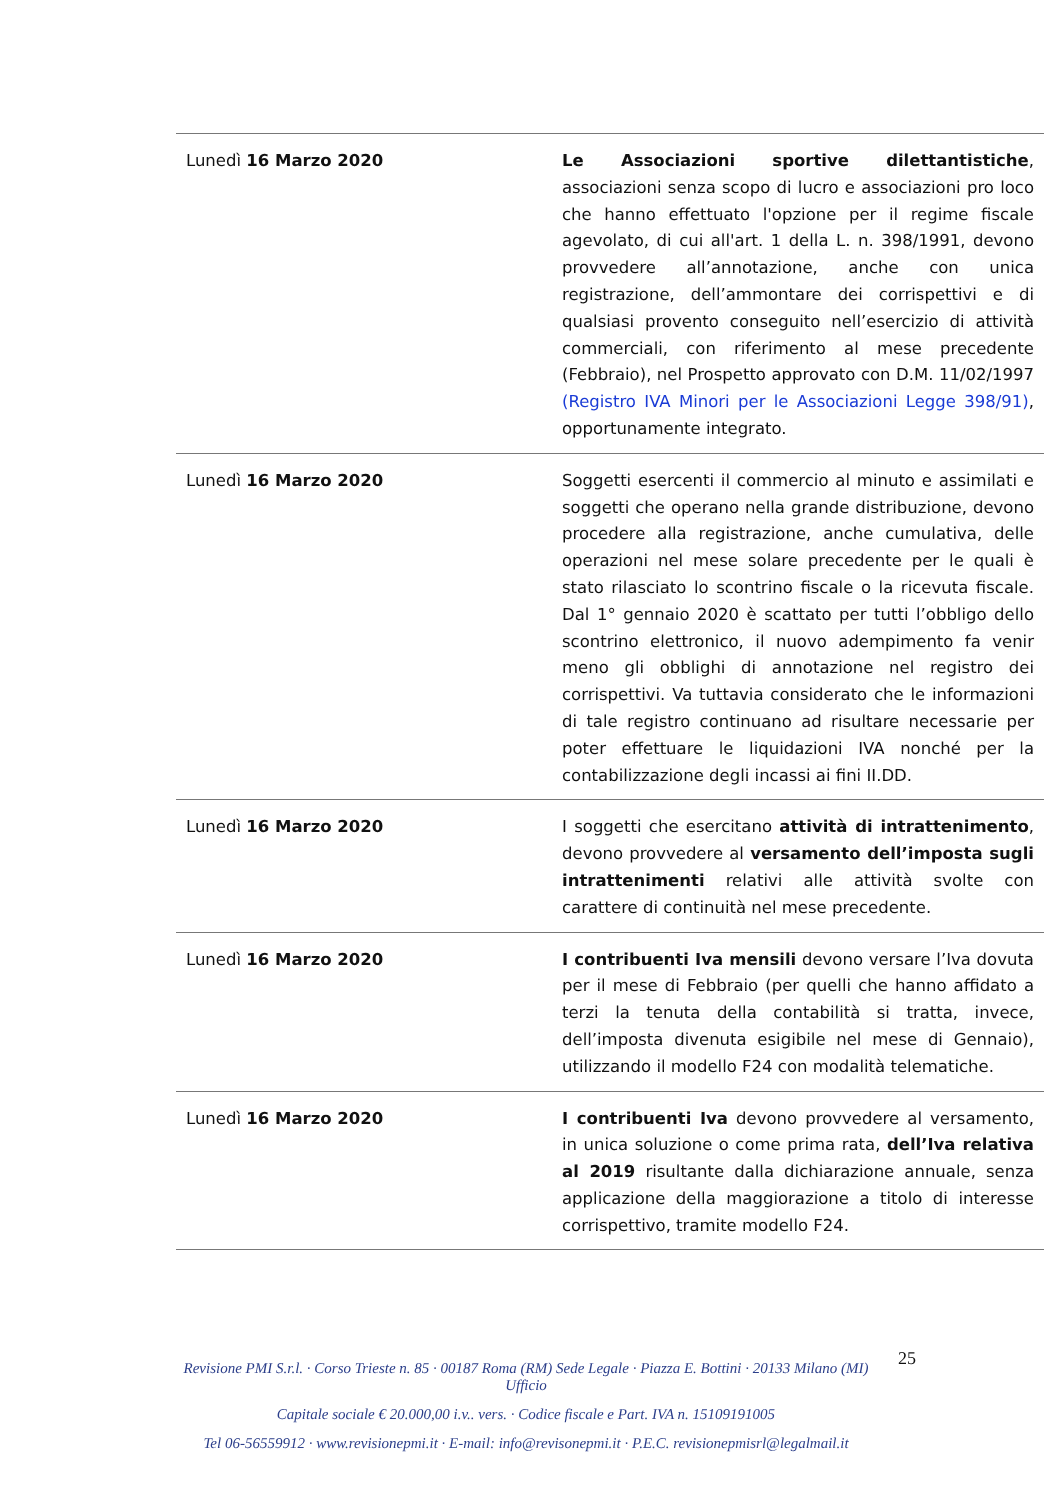| Lunedì 16 Marzo 2020 | Le Associazioni sportive dilettantistiche , associazioni senza scopo di lucro e associazioni pro loco che hanno effettuato l'opzione per il regime fiscale agevolato, di cui all'art. 1 della L. n. 398/1991, devono provvedere all’annotazione, anche con unica registrazione, dell’ammontare dei corrispettivi e di qualsiasi provento conseguito nell’esercizio di attività commerciali, con riferimento al mese precedente (Febbraio), nel Prospetto approvato con D.M. 11/02/1997 (Registro IVA Minori per le Associazioni Legge 398/91) , opportunamente integrato. |
| Lunedì 16 Marzo 2020 | Soggetti esercenti il commercio al minuto e assimilati e soggetti che operano nella grande distribuzione, devono procedere alla registrazione, anche cumulativa, delle operazioni nel mese solare precedente per le quali è stato rilasciato lo scontrino fiscale o la ricevuta fiscale. Dal 1° gennaio 2020 è scattato per tutti l’obbligo dello scontrino elettronico, il nuovo adempimento fa venir meno gli obblighi di annotazione nel registro dei corrispettivi. Va tuttavia considerato che le informazioni di tale registro continuano ad risultare necessarie per poter effettuare le liquidazioni IVA nonché per la contabilizzazione degli incassi ai fini II.DD. |
| Lunedì 16 Marzo 2020 | I soggetti che esercitano attività di intrattenimento , devono provvedere al versamento dell’imposta sugli intrattenimenti relativi alle attività svolte con carattere di continuità nel mese precedente. |
| Lunedì 16 Marzo 2020 | I contribuenti Iva mensili devono versare l’Iva dovuta per il mese di Febbraio (per quelli che hanno affidato a terzi la tenuta della contabilità si tratta, invece, dell’imposta divenuta esigibile nel mese di Gennaio), utilizzando il modello F24 con modalità telematiche. |
| Lunedì 16 Marzo 2020 | I contribuenti Iva devono provvedere al versamento, in unica soluzione o come prima rata, dell’Iva relativa al 2019 risultante dalla dichiarazione annuale, senza applicazione della maggiorazione a titolo di interesse corrispettivo, tramite modello F24. |
25
Revisione PMI S.r.l. · Corso Trieste n. 85 · 00187 Roma (RM) Sede Legale · Piazza E. Bottini · 20133 Milano (MI) Ufficio
Capitale sociale € 20.000,00 i.v.. vers. · Codice fiscale e Part. IVA n. 15109191005
Tel 06-56559912 · www.revisionepmi.it · E-mail: info@revisonepmi.it · P.E.C. revisionepmisrl@legalmail.it